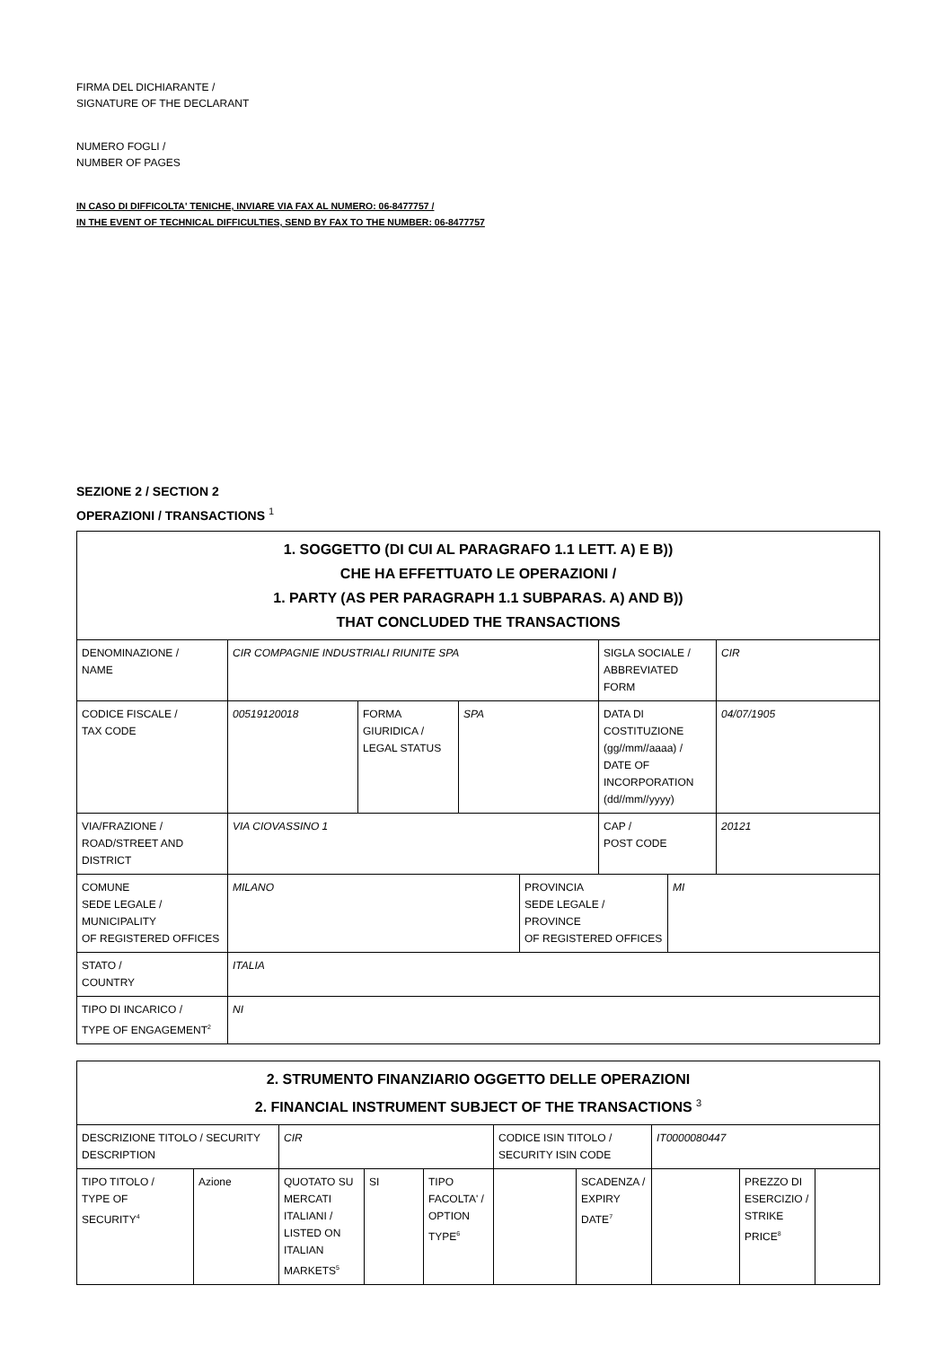FIRMA DEL DICHIARANTE /
SIGNATURE OF THE DECLARANT
NUMERO FOGLI /
NUMBER OF PAGES
IN CASO DI DIFFICOLTA' TENICHE, INVIARE VIA FAX AL NUMERO: 06-8477757 /
IN THE EVENT OF TECHNICAL DIFFICULTIES, SEND BY FAX TO THE NUMBER: 06-8477757
SEZIONE 2 / SECTION 2
OPERAZIONI / TRANSACTIONS <sup>1</sup>
| 1. SOGGETTO (DI CUI AL PARAGRAFO 1.1 LETT. A) E B)) CHE HA EFFETTUATO LE OPERAZIONI / 1. PARTY (AS PER PARAGRAPH 1.1 SUBPARAS. A) AND B)) THAT CONCLUDED THE TRANSACTIONS | | | | | |
| --- | --- | --- | --- | --- | --- |
| DENOMINAZIONE / NAME | CIR COMPAGNIE INDUSTRIALI RIUNITE SPA | | | SIGLA SOCIALE / ABBREVIATED FORM | CIR |
| CODICE FISCALE / TAX CODE | 00519120018 | FORMA GIURIDICA / LEGAL STATUS | SPA | DATA DI COSTITUZIONE (gg//mm//aaaa) / DATE OF INCORPORATION (dd//mm//yyyy) | 04/07/1905 |
| VIA/FRAZIONE / ROAD/STREET AND DISTRICT | VIA CIOVASSINO 1 | | | CAP / POST CODE | 20121 |
| COMUNE SEDE LEGALE / MUNICIPALITY OF REGISTERED OFFICES | MILANO | PROVINCIA SEDE LEGALE / PROVINCE OF REGISTERED OFFICES | MI |
| STATO / COUNTRY | ITALIA | | |
| TIPO DI INCARICO / TYPE OF ENGAGEMENT<sup>2</sup> | NI | | |
| 2. STRUMENTO FINANZIARIO OGGETTO DELLE OPERAZIONI 2. FINANCIAL INSTRUMENT SUBJECT OF THE TRANSACTIONS <sup>3</sup> | | | | | | | | | |
| --- | --- | --- | --- | --- | --- | --- | --- | --- | --- |
| DESCRIZIONE TITOLO / SECURITY DESCRIPTION | | CIR | | | CODICE ISIN TITOLO / SECURITY ISIN CODE | | IT0000080447 | | |
| TIPO TITOLO / TYPE OF SECURITY<sup>4</sup> | Azione | QUOTATO SU MERCATI ITALIANI / LISTED ON ITALIAN MARKETS<sup>5</sup> | SI | TIPO FACOLTA' / OPTION TYPE<sup>6</sup> | | SCADENZA / EXPIRY DATE<sup>7</sup> | | PREZZO DI ESERCIZIO / STRIKE PRICE<sup>8</sup> | |